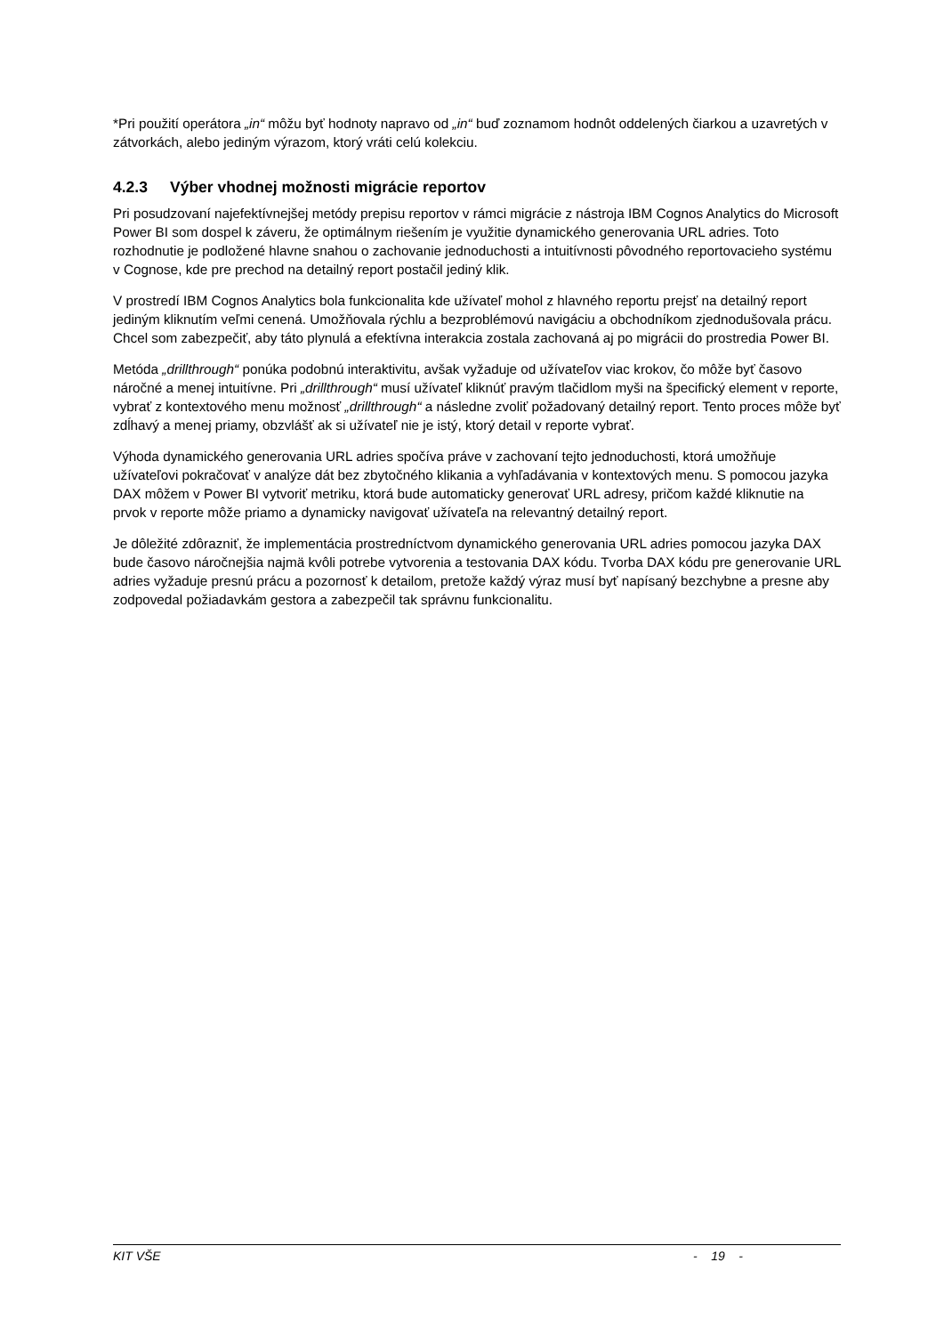*Pri použití operátora „in“ môžu byť hodnoty napravo od „in“ buď zoznamom hodnôt oddelených čiarkou a uzavretých v zátvorkách, alebo jediným výrazom, ktorý vráti celú kolekciu.
4.2.3 Výber vhodnej možnosti migrácie reportov
Pri posudzovaní najefektívnejšej metódy prepisu reportov v rámci migrácie z nástroja IBM Cognos Analytics do Microsoft Power BI som dospel k záveru, že optimálnym riešením je využitie dynamického generovania URL adries. Toto rozhodnutie je podložené hlavne snahou o zachovanie jednoduchosti a intuitívnosti pôvodného reportovacieho systému v Cognose, kde pre prechod na detailný report postačil jediný klik.
V prostredí IBM Cognos Analytics bola funkcionalita kde užívateľ mohol z hlavného reportu prejsť na detailný report jediným kliknutím veľmi cenená. Umožňovala rýchlu a bezproblémovú navigáciu a obchodníkom zjednodušovala prácu. Chcel som zabezpečiť, aby táto plynulá a efektívna interakcia zostala zachovaná aj po migrácii do prostredia Power BI.
Metóda „drillthrough“ ponúka podobnú interaktivitu, avšak vyžaduje od užívateľov viac krokov, čo môže byť časovo náročné a menej intuitívne. Pri „drillthrough“ musí užívateľ kliknúť pravým tlačidlom myši na špecifický element v reporte, vybrať z kontextového menu možnosť „drillthrough“ a následne zvoliť požadovaný detailný report. Tento proces môže byť zdĺhavý a menej priamy, obzvlášť ak si užívateľ nie je istý, ktorý detail v reporte vybrať.
Výhoda dynamického generovania URL adries spočíva práve v zachovaní tejto jednoduchosti, ktorá umožňuje užívateľovi pokračovať v analýze dát bez zbytočného klikania a vyhľadávania v kontextových menu. S pomocou jazyka DAX môžem v Power BI vytvoriť metriku, ktorá bude automaticky generovať URL adresy, pričom každé kliknutie na prvok v reporte môže priamo a dynamicky navigovať užívateľa na relevantný detailný report.
Je dôležité zdôrazniť, že implementácia prostredníctvom dynamického generovania URL adries pomocou jazyka DAX bude časovo náročnejšia najmä kvôli potrebe vytvorenia a testovania DAX kódu. Tvorba DAX kódu pre generovanie URL adries vyžaduje presnú prácu a pozornosť k detailom, pretože každý výraz musí byť napísaný bezchybne a presne aby zodpovedal požiadavkám gestora a zabezpečil tak správnu funkcionalitu.
KIT VŠE - 19 -